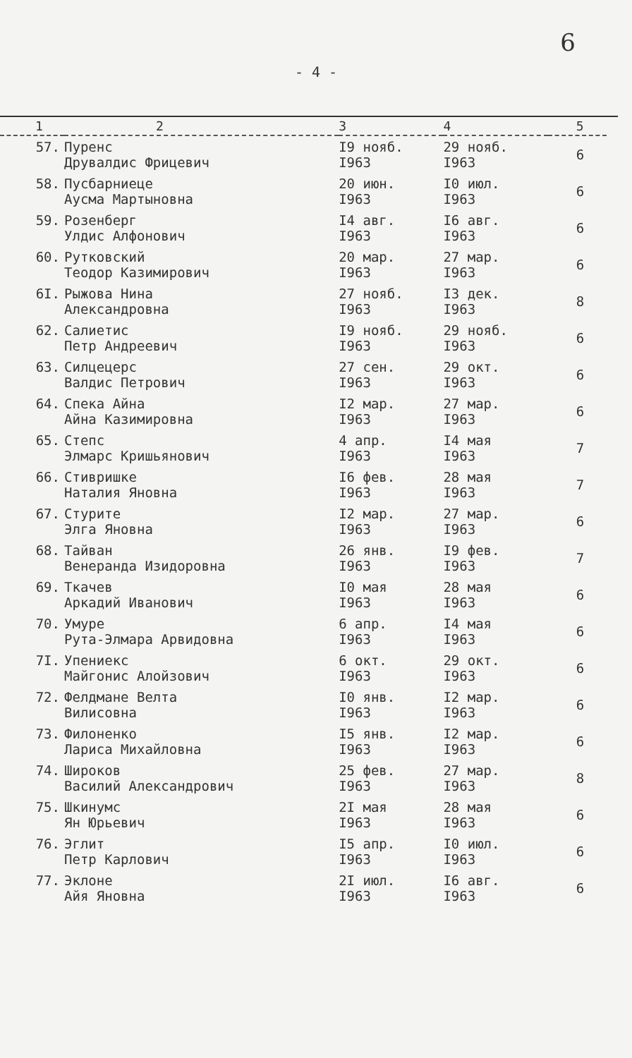6
- 4 -
| 1 | 2 | 3 | 4 | 5 |
| --- | --- | --- | --- | --- |
| 57. | Пуренс Друвалдис Фрицевич | I9 нояб. I963 | 29 нояб. I963 | 6 |
| 58. | Пусбарниеце Аусма Мартыновна | 20 июн. I963 | I0 июл. I963 | 6 |
| 59. | Розенберг Улдис Алфонович | I4 авг. I963 | I6 авг. I963 | 6 |
| 60. | Рутковский Теодор Казимирович | 20 мар. I963 | 27 мар. I963 | 6 |
| 6I. | Рыжова Нина Александровна | 27 нояб. I963 | I3 дек. I963 | 8 |
| 62. | Салиетис Петр Андреевич | I9 нояб. I963 | 29 нояб. I963 | 6 |
| 63. | Силцецерс Валдис Петрович | 27 сен. I963 | 29 окт. I963 | 6 |
| 64. | Спека Айна Айна Казимировна | I2 мар. I963 | 27 мар. I963 | 6 |
| 65. | Степс Элмарс Кришьянович | 4 апр. I963 | I4 мая I963 | 7 |
| 66. | Стивришке Наталия Яновна | I6 фев. I963 | 28 мая I963 | 7 |
| 67. | Стурите Элга Яновна | I2 мар. I963 | 27 мар. I963 | 6 |
| 68. | Тайван Венеранда Изидоровна | 26 янв. I963 | I9 фев. I963 | 7 |
| 69. | Ткачев Аркадий Иванович | I0 мая I963 | 28 мая I963 | 6 |
| 70. | Умуре Рута-Элмара Арвидовна | 6 апр. I963 | I4 мая I963 | 6 |
| 7I. | Упениекс Майгонис Алойзович | 6 окт. I963 | 29 окт. I963 | 6 |
| 72. | Фелдмане Велта Вилисовна | I0 янв. I963 | I2 мар. I963 | 6 |
| 73. | Филоненко Лариса Михайловна | I5 янв. I963 | I2 мар. I963 | 6 |
| 74. | Широков Василий Александрович | 25 фев. I963 | 27 мар. I963 | 8 |
| 75. | Шкинумс Ян Юрьевич | 2I мая I963 | 28 мая I963 | 6 |
| 76. | Эглит Петр Карлович | I5 апр. I963 | I0 июл. I963 | 6 |
| 77. | Эклоне Айя Яновна | 2I июл. I963 | I6 авг. I963 | 6 |